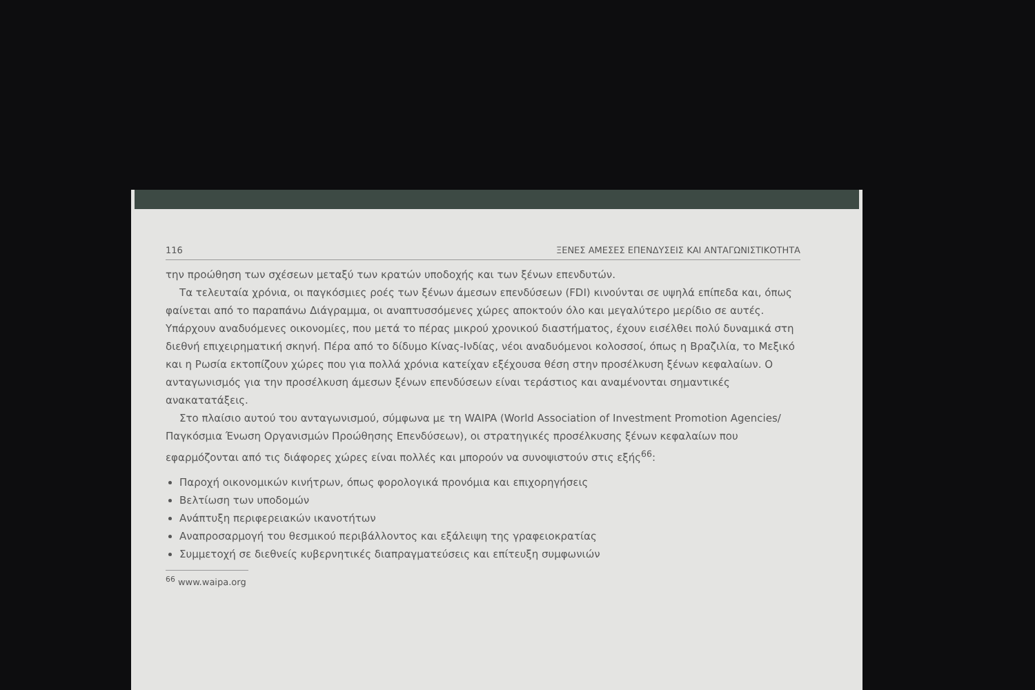116 ΞΕΝΕΣ ΑΜΕΣΕΣ ΕΠΕΝΔΥΣΕΙΣ ΚΑΙ ΑΝΤΑΓΩΝΙΣΤΙΚΟΤΗΤΑ
την προώθηση των σχέσεων μεταξύ των κρατών υποδοχής και των ξένων επενδυτών.
Τα τελευταία χρόνια, οι παγκόσμιες ροές των ξένων άμεσων επενδύσεων (FDI) κινούνται σε υψηλά επίπεδα και, όπως φαίνεται από το παραπάνω Διάγραμμα, οι αναπτυσσόμενες χώρες αποκτούν όλο και μεγαλύτερο μερίδιο σε αυτές. Υπάρχουν αναδυόμενες οικονομίες, που μετά το πέρας μικρού χρονικού διαστήματος, έχουν εισέλθει πολύ δυναμικά στη διεθνή επιχειρηματική σκηνή. Πέρα από το δίδυμο Κίνας-Ινδίας, νέοι αναδυόμενοι κολοσσοί, όπως η Βραζιλία, το Μεξικό και η Ρωσία εκτοπίζουν χώρες που για πολλά χρόνια κατείχαν εξέχουσα θέση στην προσέλκυση ξένων κεφαλαίων. Ο ανταγωνισμός για την προσέλκυση άμεσων ξένων επενδύσεων είναι τεράστιος και αναμένονται σημαντικές ανακατατάξεις.
Στο πλαίσιο αυτού του ανταγωνισμού, σύμφωνα με τη WAIPA (World Association of Investment Promotion Agencies/ Παγκόσμια Ένωση Οργανισμών Προώθησης Επενδύσεων), οι στρατηγικές προσέλκυσης ξένων κεφαλαίων που εφαρμόζονται από τις διάφορες χώρες είναι πολλές και μπορούν να συνοψιστούν στις εξής<sup>66</sup>:
Παροχή οικονομικών κινήτρων, όπως φορολογικά προνόμια και επιχορηγήσεις
Βελτίωση των υποδομών
Ανάπτυξη περιφερειακών ικανοτήτων
Αναπροσαρμογή του θεσμικού περιβάλλοντος και εξάλειψη της γραφειοκρατίας
Συμμετοχή σε διεθνείς κυβερνητικές διαπραγματεύσεις και επίτευξη συμφωνιών
<sup>66</sup> www.waipa.org